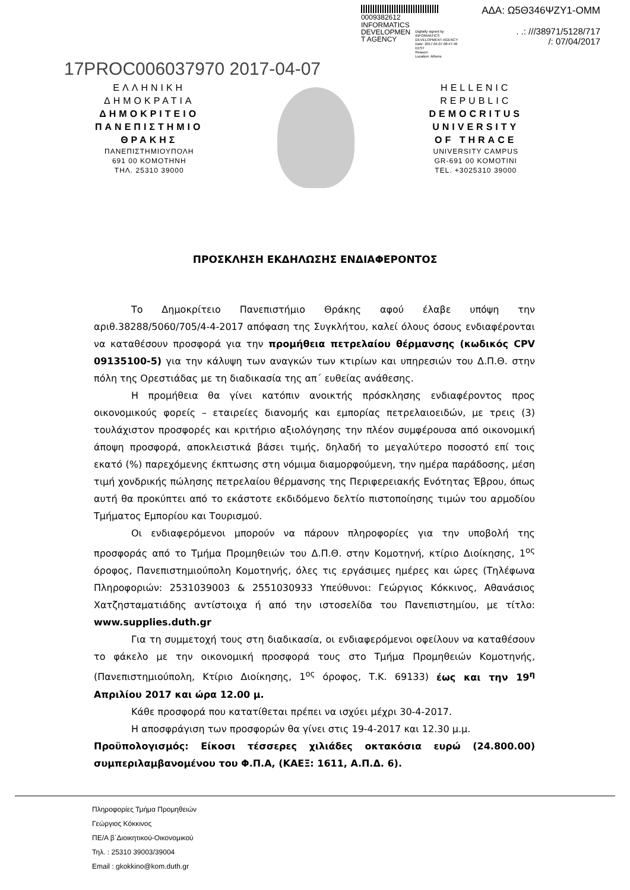0009382612
INFORMATICS
DEVELOPMEN
T AGENCY
Digitally signed by
INFORMATICS
DEVELOPMENT AGENCY
Date: 2017.04.07 08:47:46
EEST
Reason:
Location: Athens
ΑΔΑ: Ω5Θ346ΨΖΥ1-ΟΜΜ
. .: ///38971/5128/717
/: 07/04/2017
17PROC006037970 2017-04-07
ΕΛΛΗΝΙΚΗ
ΔΗΜΟΚΡΑΤΙΑ
ΔΗΜΟΚΡΙΤΕΙΟ
ΠΑΝΕΠΙΣΤΗΜΙΟ
ΘΡΑΚΗΣ
ΠΑΝΕΠΙΣΤΗΜΙΟΥΠΟΛΗ
691 00 ΚΟΜΟΤΗΝΗ
ΤΗΛ. 25310 39000
HELLENIC
REPUBLIC
DEMOCRITUS
UNIVERSITY
OF THRACE
UNIVERSITY CAMPUS
GR-691 00 KOMOTINI
TEL. +3025310 39000
ΠΡΟΣΚΛΗΣΗ ΕΚΔΗΛΩΣΗΣ ΕΝΔΙΑΦΕΡΟΝΤΟΣ
Το Δημοκρίτειο Πανεπιστήμιο Θράκης αφού έλαβε υπόψη την αριθ.38288/5060/705/4-4-2017 απόφαση της Συγκλήτου, καλεί όλους όσους ενδιαφέρονται να καταθέσουν προσφορά για την προμήθεια πετρελαίου θέρμανσης (κωδικός CPV 09135100-5) για την κάλυψη των αναγκών των κτιρίων και υπηρεσιών του Δ.Π.Θ. στην πόλη της Ορεστιάδας με τη διαδικασία της απ΄ ευθείας ανάθεσης.
Η προμήθεια θα γίνει κατόπιν ανοικτής πρόσκλησης ενδιαφέροντος προς οικονομικούς φορείς – εταιρείες διανομής και εμπορίας πετρελαιοειδών, με τρεις (3) τουλάχιστον προσφορές και κριτήριο αξιολόγησης την πλέον συμφέρουσα από οικονομική άποψη προσφορά, αποκλειστικά βάσει τιμής, δηλαδή το μεγαλύτερο ποσοστό επί τοις εκατό (%) παρεχόμενης έκπτωσης στη νόμιμα διαμορφούμενη, την ημέρα παράδοσης, μέση τιμή χονδρικής πώλησης πετρελαίου θέρμανσης της Περιφερειακής Ενότητας Έβρου, όπως αυτή θα προκύπτει από το εκάστοτε εκδιδόμενο δελτίο πιστοποίησης τιμών του αρμοδίου Τμήματος Εμπορίου και Τουρισμού.
Οι ενδιαφερόμενοι μπορούν να πάρουν πληροφορίες για την υποβολή της προσφοράς από το Τμήμα Προμηθειών του Δ.Π.Θ. στην Κομοτηνή, κτίριο Διοίκησης, 1<sup>ος</sup> όροφος, Πανεπιστημιούπολη Κομοτηνής, όλες τις εργάσιμες ημέρες και ώρες (Τηλέφωνα Πληροφοριών: 2531039003 & 2551030933 Υπεύθυνοι: Γεώργιος Κόκκινος, Αθανάσιος Χατζησταματιάδης αντίστοιχα ή από την ιστοσελίδα του Πανεπιστημίου, με τίτλο: www.supplies.duth.gr
Για τη συμμετοχή τους στη διαδικασία, οι ενδιαφερόμενοι οφείλουν να καταθέσουν το φάκελο με την οικονομική προσφορά τους στο Τμήμα Προμηθειών Κομοτηνής, (Πανεπιστημιούπολη, Κτίριο Διοίκησης, 1<sup>ος</sup> όροφος, Τ.Κ. 69133) έως και την 19<sup>η</sup> Απριλίου 2017 και ώρα 12.00 μ.
Κάθε προσφορά που κατατίθεται πρέπει να ισχύει μέχρι 30-4-2017.
Η αποσφράγιση των προσφορών θα γίνει στις 19-4-2017 και 12.30 μ.μ.
Προϋπολογισμός: Είκοσι τέσσερες χιλιάδες οκτακόσια ευρώ (24.800.00) συμπεριλαμβανομένου του Φ.Π.Α, (ΚΑΕΞ: 1611, Α.Π.Δ. 6).
Πληροφορίες Τμήμα Προμηθειών
Γεώργιος Κόκκινος
ΠΕ/Α β΄Διοικητικού-Οικονομικού
Τηλ. : 25310 39003/39004
Email : gkokkino@kom.duth.gr